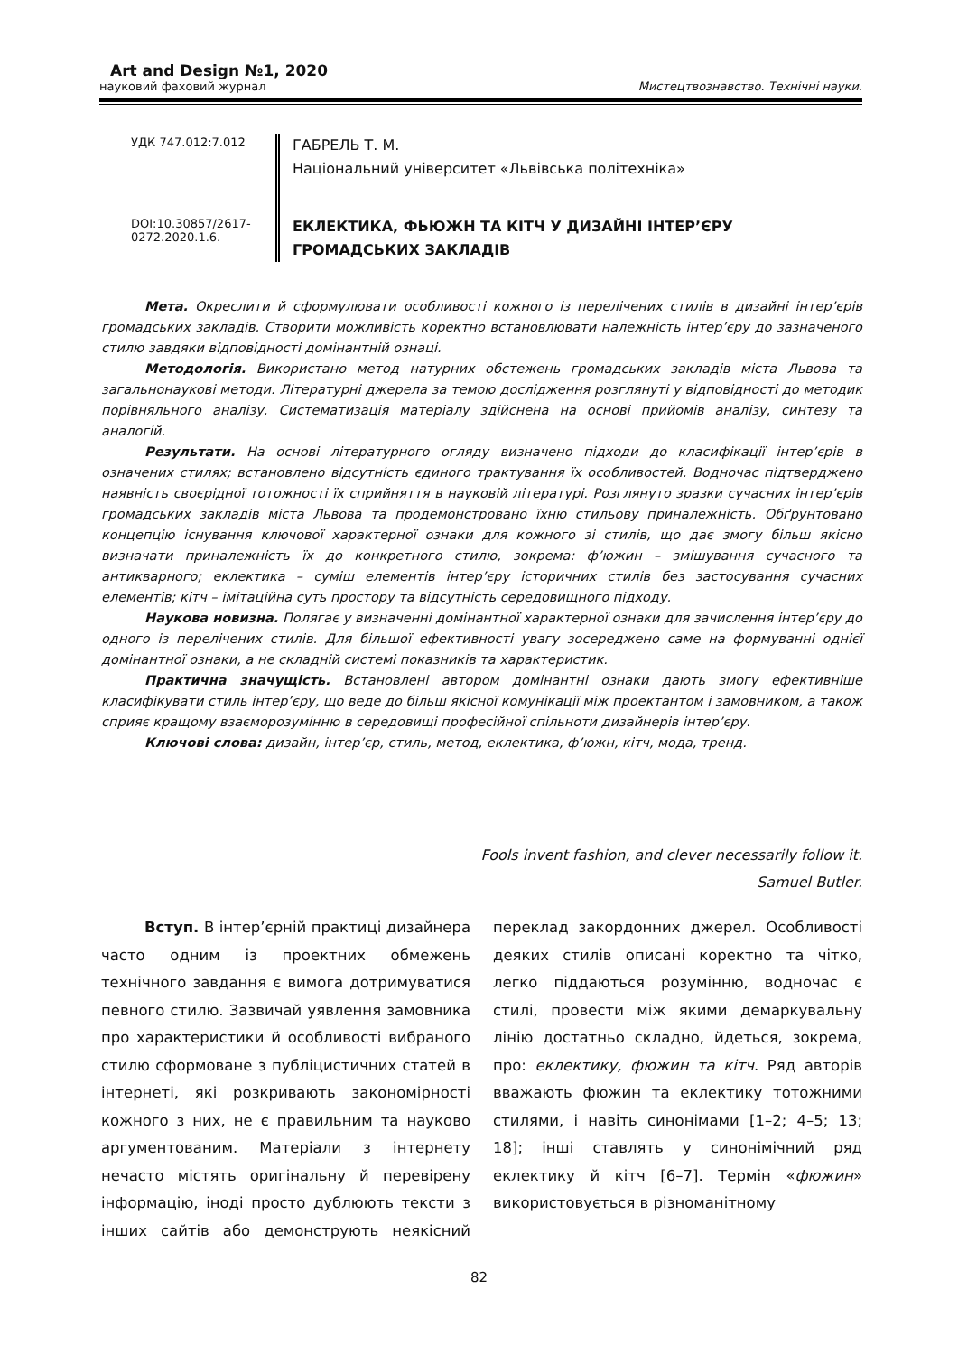Art and Design №1, 2020
науковий фаховий журнал Мистецтвознавство. Технічні науки.
УДК 747.012:7.012
DOI:10.30857/2617-0272.2020.1.6.
ГАБРЕЛЬ Т. М.
Національний університет «Львівська політехніка»
ЕКЛЕКТИКА, ФЬЮЖН ТА КІТЧ У ДИЗАЙНІ ІНТЕР’ЄРУ ГРОМАДСЬКИХ ЗАКЛАДІВ
Мета. Окреслити й сформулювати особливості кожного із перелічених стилів в дизайні інтер’єрів громадських закладів. Створити можливість коректно встановлювати належність інтер’єру до зазначеного стилю завдяки відповідності домінантній ознаці.
Методологія. Використано метод натурних обстежень громадських закладів міста Львова та загальнонаукові методи. Літературні джерела за темою дослідження розглянуті у відповідності до методик порівняльного аналізу. Систематизація матеріалу здійснена на основі прийомів аналізу, синтезу та аналогій.
Результати. На основі літературного огляду визначено підходи до класифікації інтер’єрів в означених стилях; встановлено відсутність єдиного трактування їх особливостей. Водночас підтверджено наявність своєрідної тотожності їх сприйняття в науковій літературі. Розглянуто зразки сучасних інтер’єрів громадських закладів міста Львова та продемонстровано їхню стильову приналежність. Обґрунтовано концепцію існування ключової характерної ознаки для кожного зі стилів, що дає змогу більш якісно визначати приналежність їх до конкретного стилю, зокрема: ф’южин – змішування сучасного та антикварного; еклектика – суміш елементів інтер’єру історичних стилів без застосування сучасних елементів; кітч – імітаційна суть простору та відсутність середовищного підходу.
Наукова новизна. Полягає у визначенні домінантної характерної ознаки для зачислення інтер’єру до одного із перелічених стилів. Для більшої ефективності увагу зосереджено саме на формуванні однієї домінантної ознаки, а не складній системі показників та характеристик.
Практична значущість. Встановлені автором домінантні ознаки дають змогу ефективніше класифікувати стиль інтер’єру, що веде до більш якісної комунікації між проектантом і замовником, а також сприяє кращому взаєморозумінню в середовищі професійної спільноти дизайнерів інтер’єру.
Ключові слова: дизайн, інтер’єр, стиль, метод, еклектика, ф’южн, кітч, мода, тренд.
Fools invent fashion, and clever necessarily follow it.
Samuel Butler.
Вступ. В інтер’єрній практиці дизайнера часто одним із проектних обмежень технічного завдання є вимога дотримуватися певного стилю. Зазвичай уявлення замовника про характеристики й особливості вибраного стилю сформоване з публіцистичних статей в інтернеті, які розкривають закономірності кожного з них, не є правильним та науково аргументованим. Матеріали з інтернету нечасто містять оригінальну й перевірену інформацію, іноді просто дублюють тексти з інших сайтів або демонструють неякісний переклад закордонних джерел. Особливості деяких стилів описані коректно та чітко, легко піддаються розумінню, водночас є стилі, провести між якими демаркувальну лінію достатньо складно, йдеться, зокрема, про: еклектику, фюжин та кітч. Ряд авторів вважають фюжин та еклектику тотожними стилями, і навіть синонімами [1–2; 4–5; 13; 18]; інші ставлять у синонімічний ряд еклектику й кітч [6–7]. Термін «фюжин» використовується в різноманітному
82